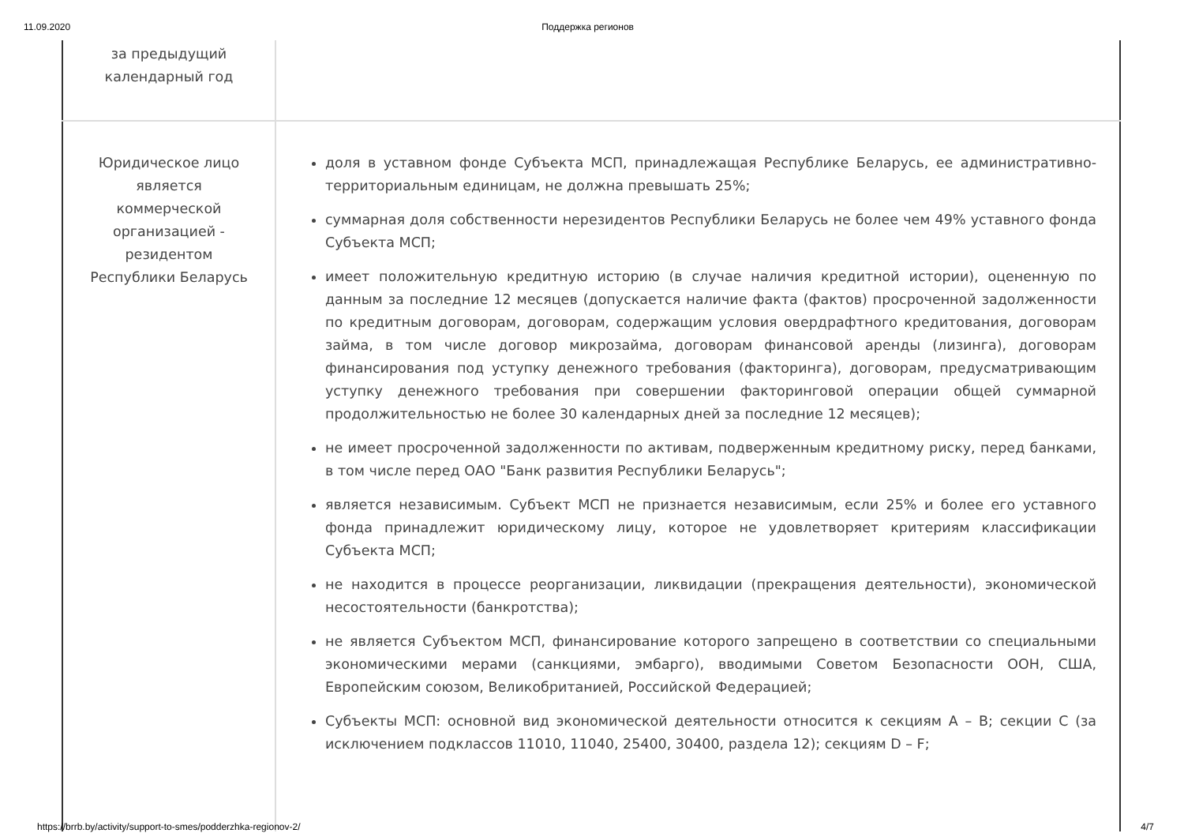11.09.2020 Поддержка регионов
| за предыдущий календарный год | |
| Юридическое лицо является коммерческой организацией - резидентом Республики Беларусь | доля в уставном фонде Субъекта МСП, принадлежащая Республике Беларусь, ее административно-территориальным единицам, не должна превышать 25%; суммарная доля собственности нерезидентов Республики Беларусь не более чем 49% уставного фонда Субъекта МСП; имеет положительную кредитную историю (в случае наличия кредитной истории), оцененную по данным за последние 12 месяцев (допускается наличие факта (фактов) просроченной задолженности по кредитным договорам, договорам, содержащим условия овердрафтного кредитования, договорам займа, в том числе договор микрозайма, договорам финансовой аренды (лизинга), договорам финансирования под уступку денежного требования (факторинга), договорам, предусматривающим уступку денежного требования при совершении факторинговой операции общей суммарной продолжительностью не более 30 календарных дней за последние 12 месяцев); не имеет просроченной задолженности по активам, подверженным кредитному риску, перед банками, в том числе перед ОАО "Банк развития Республики Беларусь"; является независимым. Субъект МСП не признается независимым, если 25% и более его уставного фонда принадлежит юридическому лицу, которое не удовлетворяет критериям классификации Субъекта МСП; не находится в процессе реорганизации, ликвидации (прекращения деятельности), экономической несостоятельности (банкротства); не является Субъектом МСП, финансирование которого запрещено в соответствии со специальными экономическими мерами (санкциями, эмбарго), вводимыми Советом Безопасности ООН, США, Европейским союзом, Великобританией, Российской Федерацией; Субъекты МСП: основной вид экономической деятельности относится к секциям A – B; секции C (за исключением подклассов 11010, 11040, 25400, 30400, раздела 12); секциям D – F; |
https://brrb.by/activity/support-to-smes/podderzhka-regionov-2/ 4/7